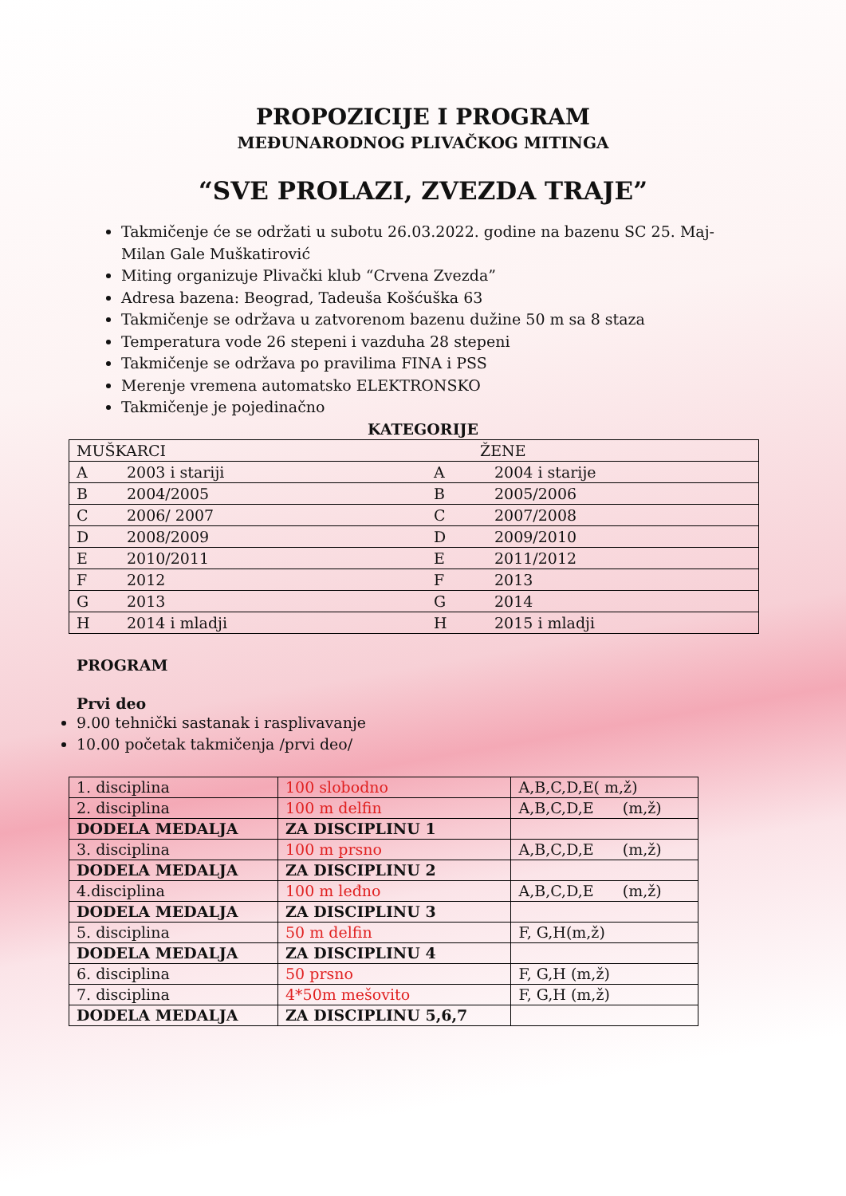PROPOZICIJE I PROGRAM
MEĐUNARODNOG PLIVAČKOG MITINGA
“SVE PROLAZI, ZVEZDA TRAJE”
Takmičenje će se održati u subotu 26.03.2022. godine na bazenu SC 25. Maj- Milan Gale Muškatirović
Miting organizuje Plivački klub “Crvena Zvezda”
Adresa bazena: Beograd, Tadeuša Košćuška 63
Takmičenje se održava u zatvorenom bazenu dužine 50 m sa 8 staza
Temperatura vode 26 stepeni i vazduha 28 stepeni
Takmičenje se održava po pravilima FINA i PSS
Merenje vremena automatsko ELEKTRONSKO
Takmičenje je pojedinačno
KATEGORIJE
| MUŠKARCI | | | ŽENE | |
| A | 2003 i stariji | A | | 2004 i starije |
| B | 2004/2005 | B | | 2005/2006 |
| C | 2006/ 2007 | C | | 2007/2008 |
| D | 2008/2009 | D | | 2009/2010 |
| E | 2010/2011 | E | | 2011/2012 |
| F | 2012 | F | | 2013 |
| G | 2013 | G | | 2014 |
| H | 2014 i mladji | H | | 2015 i mladji |
PROGRAM
Prvi deo
9.00 tehnički sastanak i rasplivavanje
10.00 početak takmičenja /prvi deo/
| 1. disciplina | 100 slobodno | A,B,C,D,E( m,ž) |
| 2. disciplina | 100 m delfin | A,B,C,D,E (m,ž) |
| DODELA MEDALJA | ZA DISCIPLINU 1 | |
| 3. disciplina | 100 m prsno | A,B,C,D,E (m,ž) |
| DODELA MEDALJA | ZA DISCIPLINU 2 | |
| 4.disciplina | 100 m leđno | A,B,C,D,E (m,ž) |
| DODELA MEDALJA | ZA DISCIPLINU 3 | |
| 5. disciplina | 50 m delfin | F, G,H(m,ž) |
| DODELA MEDALJA | ZA DISCIPLINU 4 | |
| 6. disciplina | 50 prsno | F, G,H (m,ž) |
| 7. disciplina | 4*50m mešovito | F, G,H (m,ž) |
| DODELA MEDALJA | ZA DISCIPLINU 5,6,7 | |